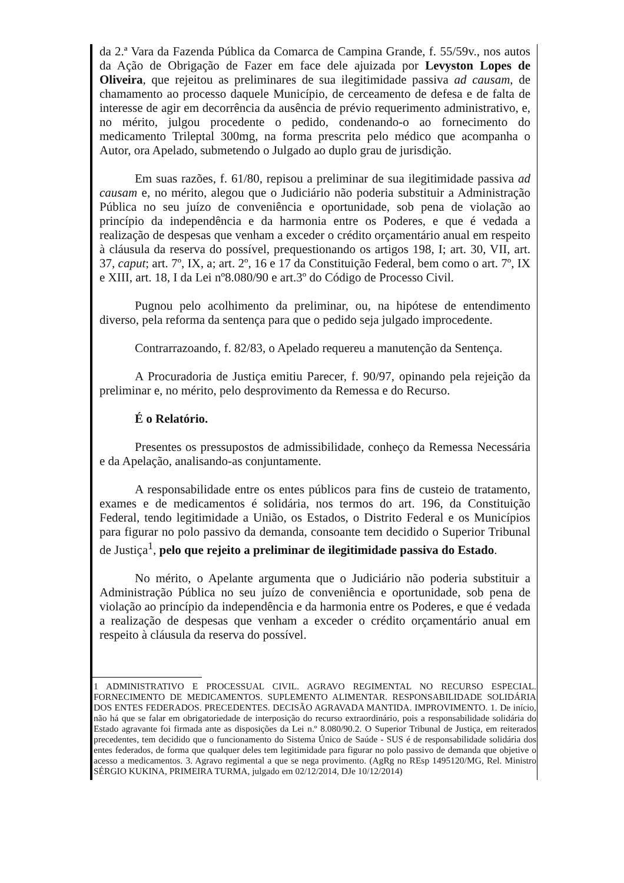da 2.ª Vara da Fazenda Pública da Comarca de Campina Grande, f. 55/59v., nos autos da Ação de Obrigação de Fazer em face dele ajuizada por Levyston Lopes de Oliveira, que rejeitou as preliminares de sua ilegitimidade passiva ad causam, de chamamento ao processo daquele Município, de cerceamento de defesa e de falta de interesse de agir em decorrência da ausência de prévio requerimento administrativo, e, no mérito, julgou procedente o pedido, condenando-o ao fornecimento do medicamento Trileptal 300mg, na forma prescrita pelo médico que acompanha o Autor, ora Apelado, submetendo o Julgado ao duplo grau de jurisdição.
Em suas razões, f. 61/80, repisou a preliminar de sua ilegitimidade passiva ad causam e, no mérito, alegou que o Judiciário não poderia substituir a Administração Pública no seu juízo de conveniência e oportunidade, sob pena de violação ao princípio da independência e da harmonia entre os Poderes, e que é vedada a realização de despesas que venham a exceder o crédito orçamentário anual em respeito à cláusula da reserva do possível, prequestionando os artigos 198, I; art. 30, VII, art. 37, caput; art. 7º, IX, a; art. 2º, 16 e 17 da Constituição Federal, bem como o art. 7º, IX e XIII, art. 18, I da Lei nº8.080/90 e art.3º do Código de Processo Civil.
Pugnou pelo acolhimento da preliminar, ou, na hipótese de entendimento diverso, pela reforma da sentença para que o pedido seja julgado improcedente.
Contrarrazoando, f. 82/83, o Apelado requereu a manutenção da Sentença.
A Procuradoria de Justiça emitiu Parecer, f. 90/97, opinando pela rejeição da preliminar e, no mérito, pelo desprovimento da Remessa e do Recurso.
É o Relatório.
Presentes os pressupostos de admissibilidade, conheço da Remessa Necessária e da Apelação, analisando-as conjuntamente.
A responsabilidade entre os entes públicos para fins de custeio de tratamento, exames e de medicamentos é solidária, nos termos do art. 196, da Constituição Federal, tendo legitimidade a União, os Estados, o Distrito Federal e os Municípios para figurar no polo passivo da demanda, consoante tem decidido o Superior Tribunal de Justiça<sup>1</sup>, pelo que rejeito a preliminar de ilegitimidade passiva do Estado.
No mérito, o Apelante argumenta que o Judiciário não poderia substituir a Administração Pública no seu juízo de conveniência e oportunidade, sob pena de violação ao princípio da independência e da harmonia entre os Poderes, e que é vedada a realização de despesas que venham a exceder o crédito orçamentário anual em respeito à cláusula da reserva do possível.
1 ADMINISTRATIVO E PROCESSUAL CIVIL. AGRAVO REGIMENTAL NO RECURSO ESPECIAL. FORNECIMENTO DE MEDICAMENTOS. SUPLEMENTO ALIMENTAR. RESPONSABILIDADE SOLIDÁRIA DOS ENTES FEDERADOS. PRECEDENTES. DECISÃO AGRAVADA MANTIDA. IMPROVIMENTO. 1. De início, não há que se falar em obrigatoriedade de interposição do recurso extraordinário, pois a responsabilidade solidária do Estado agravante foi firmada ante as disposições da Lei n.º 8.080/90.2. O Superior Tribunal de Justiça, em reiterados precedentes, tem decidido que o funcionamento do Sistema Único de Saúde - SUS é de responsabilidade solidária dos entes federados, de forma que qualquer deles tem legitimidade para figurar no polo passivo de demanda que objetive o acesso a medicamentos. 3. Agravo regimental a que se nega provimento. (AgRg no REsp 1495120/MG, Rel. Ministro SÉRGIO KUKINA, PRIMEIRA TURMA, julgado em 02/12/2014, DJe 10/12/2014)